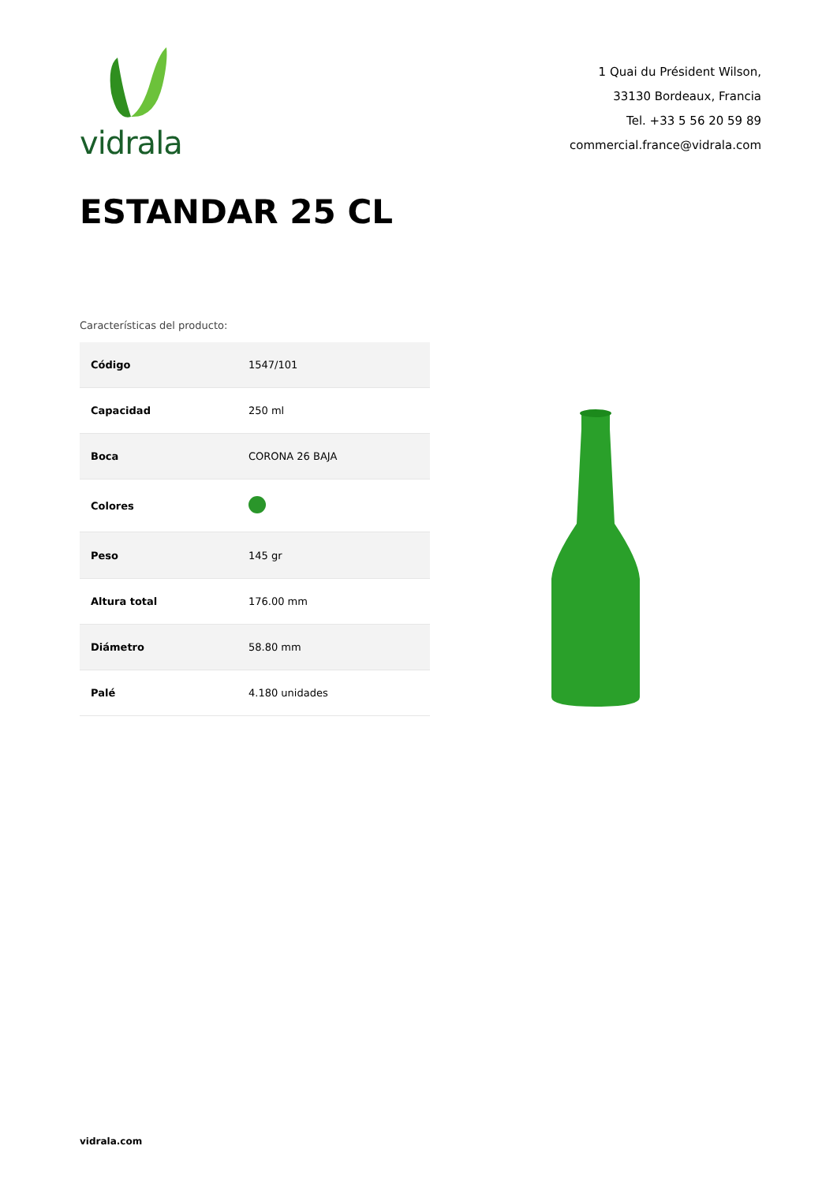vidrala
1 Quai du Président Wilson,
33130 Bordeaux, Francia
Tel. +33 5 56 20 59 89
commercial.france@vidrala.com
ESTANDAR 25 CL
Características del producto:
| Código | 1547/101 |
| Capacidad | 250 ml |
| Boca | CORONA 26 BAJA |
| Colores | |
| Peso | 145 gr |
| Altura total | 176.00 mm |
| Diámetro | 58.80 mm |
| Palé | 4.180 unidades |
vidrala.com